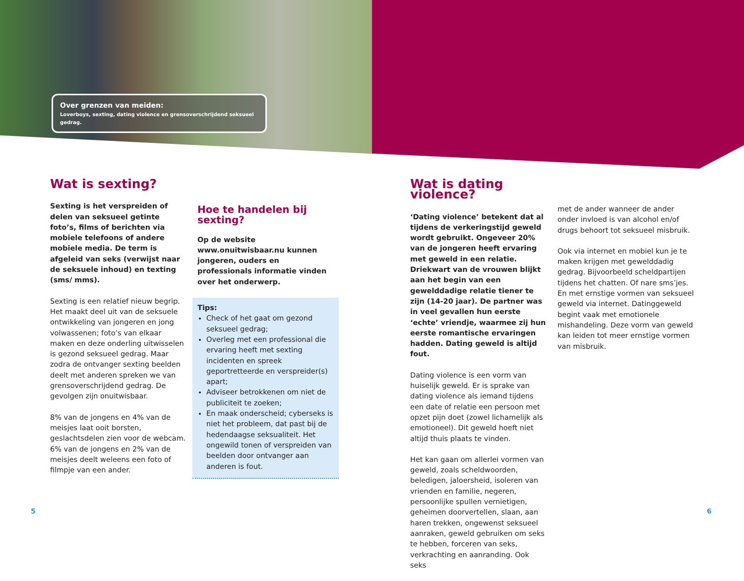Over grenzen van meiden:
Loverboys, sexting, dating violence en grensoverschrijdend seksueel gedrag.
Wat is sexting?
Sexting is het verspreiden of delen van seksueel getinte foto’s, films of berichten via mobiele telefoons of andere mobiele media. De term is afgeleid van seks (verwijst naar de seksuele inhoud) en texting (sms/ mms).
Sexting is een relatief nieuw begrip. Het maakt deel uit van de seksuele ontwikkeling van jongeren en jong volwassenen; foto’s van elkaar maken en deze onderling uitwisselen is gezond seksueel gedrag. Maar zodra de ontvanger sexting beelden deelt met anderen spreken we van grensoverschrijdend gedrag. De gevolgen zijn onuitwisbaar.
8% van de jongens en 4% van de meisjes laat ooit borsten, geslachtsdelen zien voor de webcam. 6% van de jongens en 2% van de meisjes deelt weleens een foto of filmpje van een ander.
Hoe te handelen bij sexting?
Op de website www.onuitwisbaar.nu kunnen jongeren, ouders en professionals informatie vinden over het onderwerp.
Tips:
Check of het gaat om gezond seksueel gedrag;
Overleg met een professional die ervaring heeft met sexting incidenten en spreek geportretteerde en verspreider(s) apart;
Adviseer betrokkenen om niet de publiciteit te zoeken;
En maak onderscheid; cyberseks is niet het probleem, dat past bij de hedendaagse seksualiteit. Het ongewild tonen of verspreiden van beelden door ontvanger aan anderen is fout.
Wat is dating violence?
‘Dating violence’ betekent dat al tijdens de verkeringstijd geweld wordt gebruikt. Ongeveer 20% van de jongeren heeft ervaring met geweld in een relatie. Driekwart van de vrouwen blijkt aan het begin van een gewelddadige relatie tiener te zijn (14-20 jaar). De partner was in veel gevallen hun eerste ‘echte’ vriendje, waarmee zij hun eerste romantische ervaringen hadden. Dating geweld is altijd fout.
Dating violence is een vorm van huiselijk geweld. Er is sprake van dating violence als iemand tijdens een date of relatie een persoon met opzet pijn doet (zowel lichamelijk als emotioneel). Dit geweld hoeft niet altijd thuis plaats te vinden.
Het kan gaan om allerlei vormen van geweld, zoals scheldwoorden, beledigen, jaloersheid, isoleren van vrienden en familie, negeren, persoonlijke spullen vernietigen, geheimen doorvertellen, slaan, aan haren trekken, ongewenst seksueel aanraken, geweld gebruiken om seks te hebben, forceren van seks, verkrachting en aanranding. Ook seks
met de ander wanneer de ander onder invloed is van alcohol en/of drugs behoort tot seksueel misbruik.
Ook via internet en mobiel kun je te maken krijgen met gewelddadig gedrag. Bijvoorbeeld scheldpartijen tijdens het chatten. Of nare sms’jes. En met ernstige vormen van seksueel geweld via internet. Datinggeweld begint vaak met emotionele mishandeling. Deze vorm van geweld kan leiden tot meer ernstige vormen van misbruik.
5 6